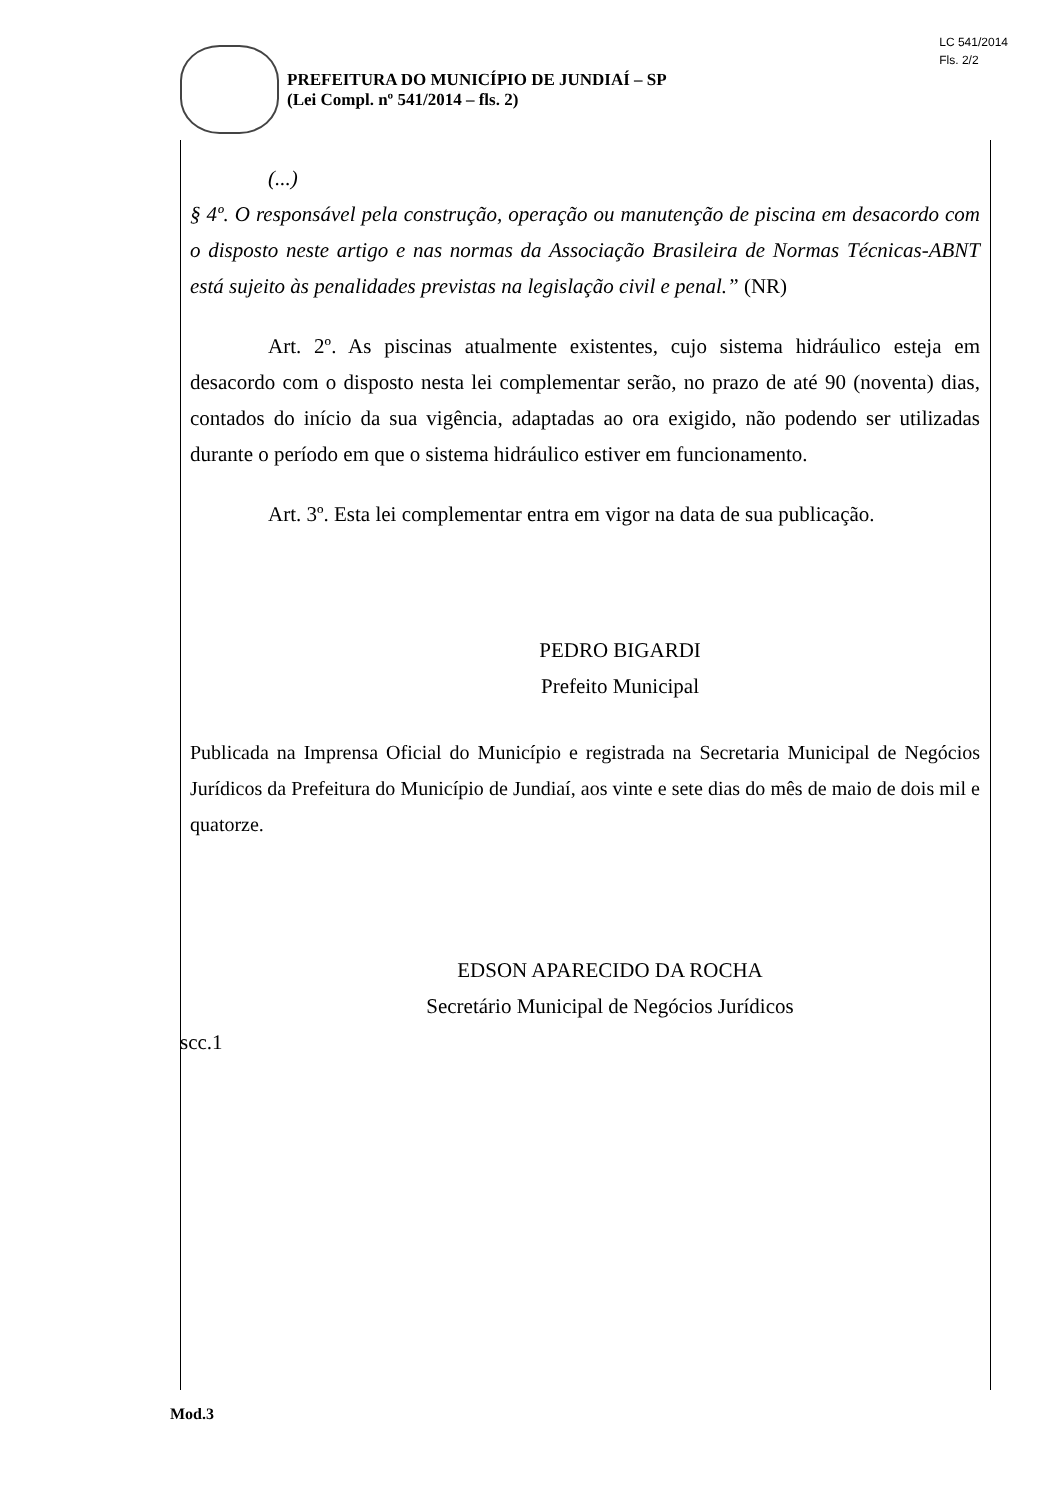LC 541/2014
Fls. 2/2
PREFEITURA DO MUNICÍPIO DE JUNDIAÍ – SP
(Lei Compl. nº 541/2014 – fls. 2)
(...)
§ 4º. O responsável pela construção, operação ou manutenção de piscina em desacordo com o disposto neste artigo e nas normas da Associação Brasileira de Normas Técnicas-ABNT está sujeito às penalidades previstas na legislação civil e penal.” (NR)
Art. 2º. As piscinas atualmente existentes, cujo sistema hidráulico esteja em desacordo com o disposto nesta lei complementar serão, no prazo de até 90 (noventa) dias, contados do início da sua vigência, adaptadas ao ora exigido, não podendo ser utilizadas durante o período em que o sistema hidráulico estiver em funcionamento.
Art. 3º. Esta lei complementar entra em vigor na data de sua publicação.
PEDRO BIGARDI
Prefeito Municipal
Publicada na Imprensa Oficial do Município e registrada na Secretaria Municipal de Negócios Jurídicos da Prefeitura do Município de Jundiaí, aos vinte e sete dias do mês de maio de dois mil e quatorze.
EDSON APARECIDO DA ROCHA
Secretário Municipal de Negócios Jurídicos
scc.1
Mod.3